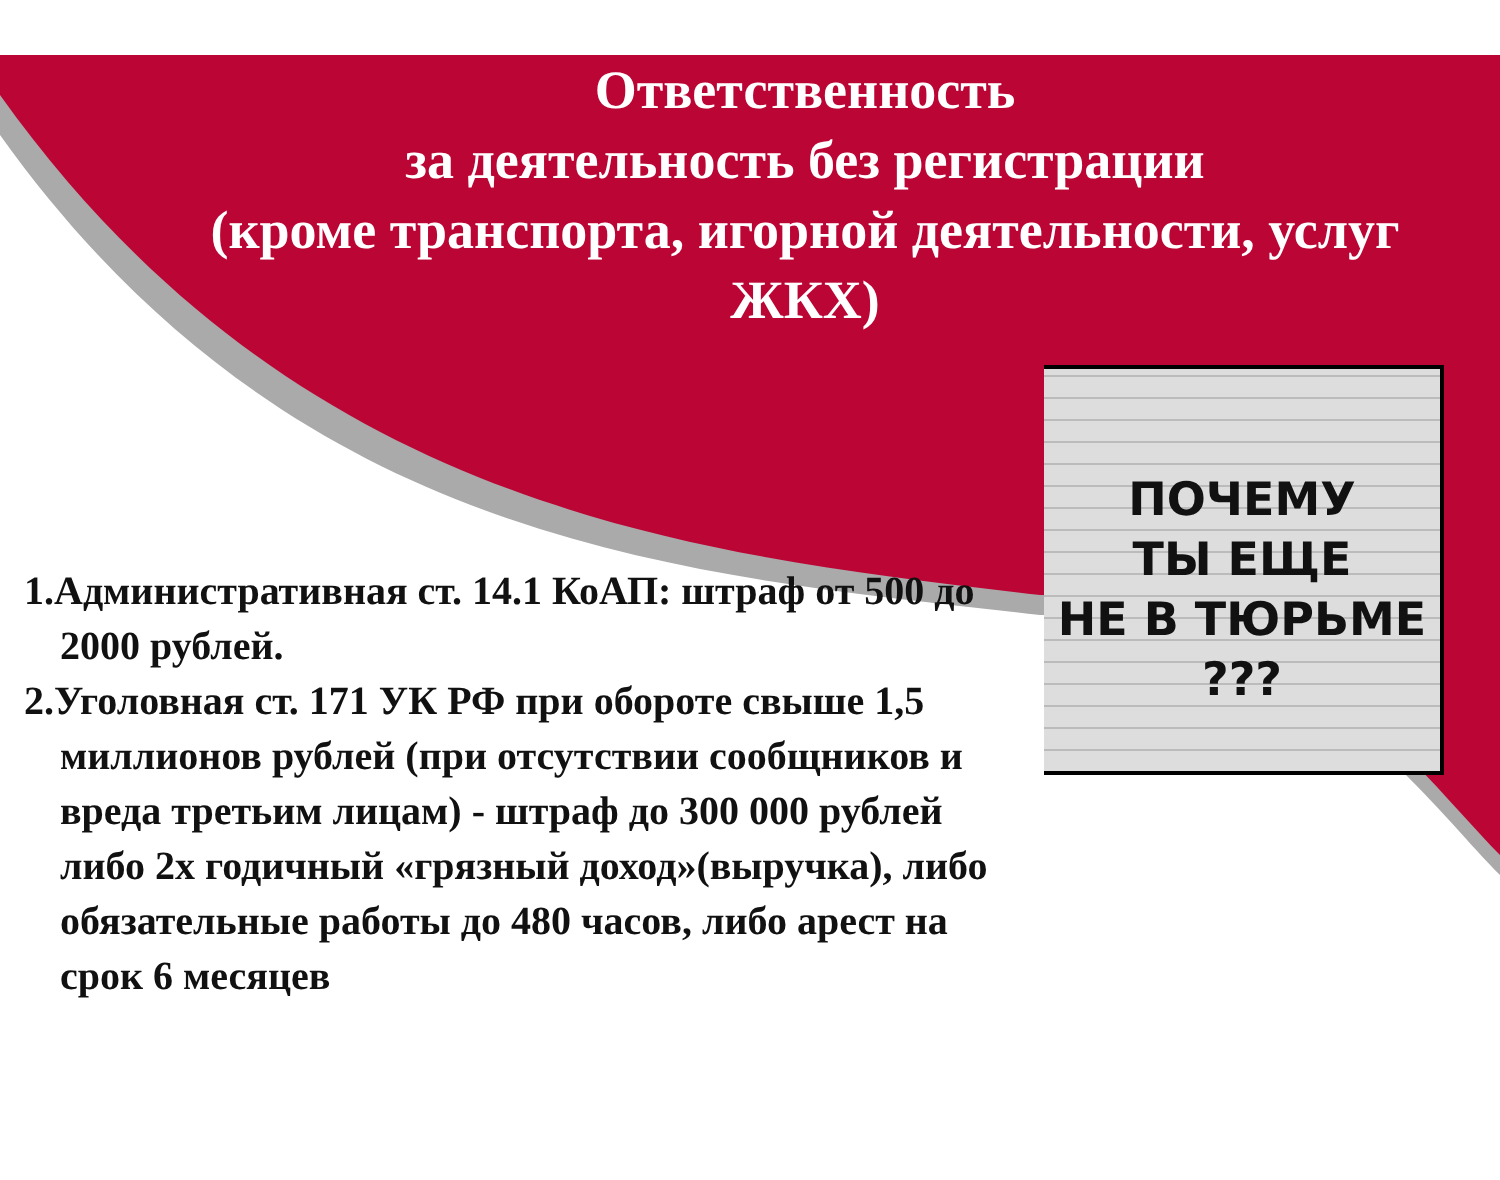Ответственность
за деятельность без регистрации
(кроме транспорта, игорной деятельности, услуг ЖКХ)
1.Административная ст. 14.1 КоАП: штраф от 500 до 2000 рублей.
2.Уголовная ст. 171 УК РФ при обороте свыше 1,5 миллионов рублей (при отсутствии сообщников и вреда третьим лицам) - штраф до 300 000 рублей либо 2х годичный «грязный доход»(выручка), либо обязательные работы до 480 часов, либо арест на срок 6 месяцев
ПОЧЕМУ
ТЫ ЕЩЕ
НЕ В ТЮРЬМЕ
???